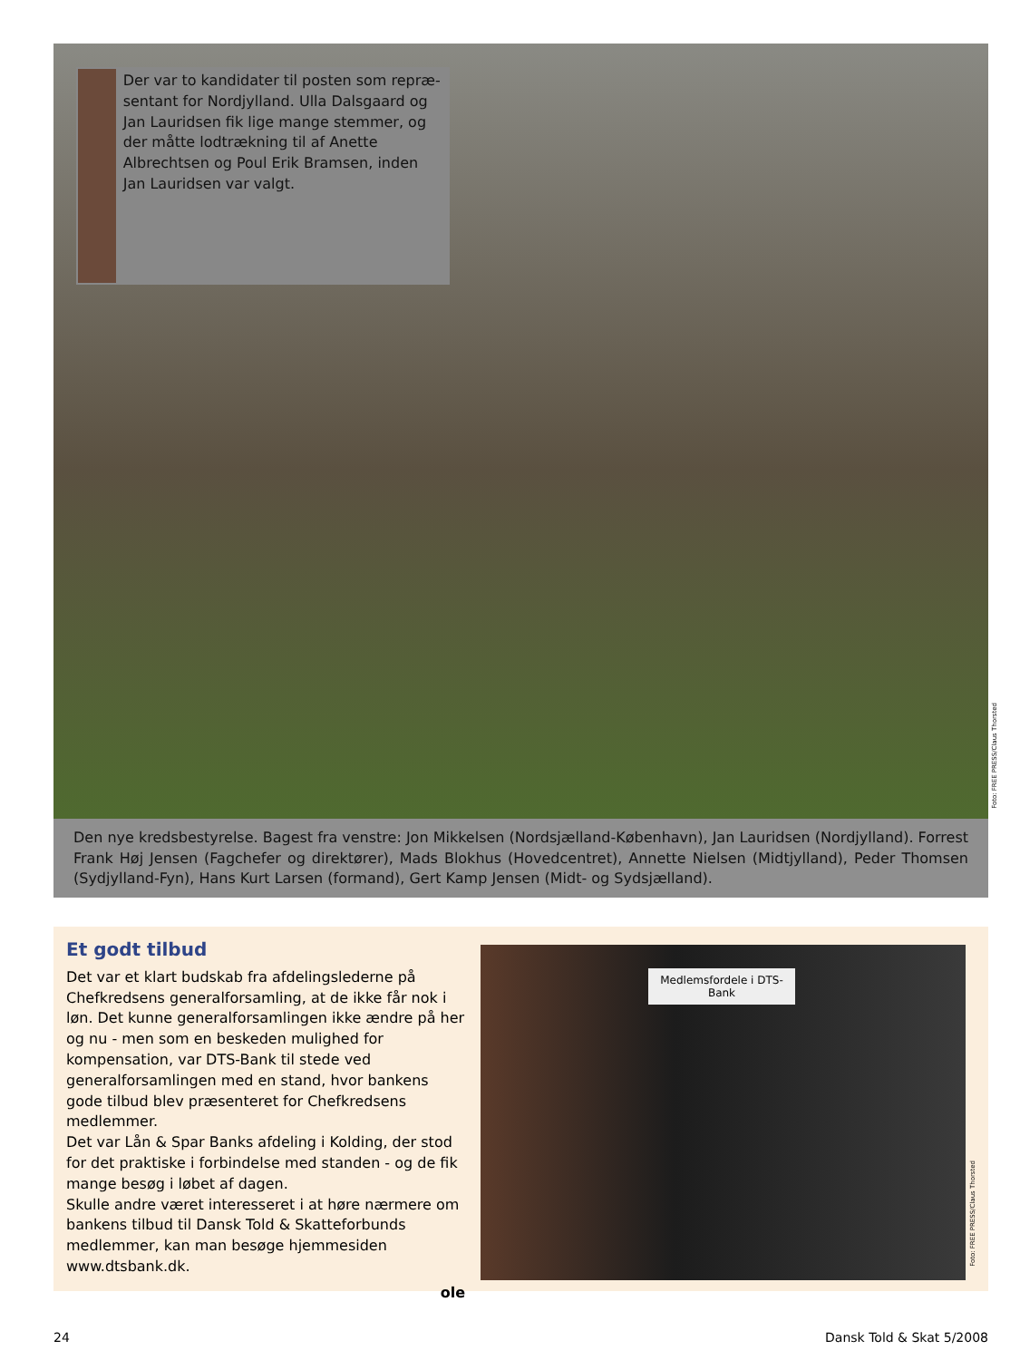Der var to kandidater til posten som repræ-sentant for Nordjylland. Ulla Dalsgaard og Jan Lauridsen fik lige mange stemmer, og der måtte lodtrækning til af Anette Albrechtsen og Poul Erik Bramsen, inden Jan Lauridsen var valgt.
Foto: FREE PRESS/Claus Thorsted
Den nye kredsbestyrelse. Bagest fra venstre: Jon Mikkelsen (Nordsjælland-København), Jan Lauridsen (Nordjylland). Forrest Frank Høj Jensen (Fagchefer og direktører), Mads Blokhus (Hovedcentret), Annette Nielsen (Midtjylland), Peder Thomsen (Sydjylland-Fyn), Hans Kurt Larsen (formand), Gert Kamp Jensen (Midt- og Sydsjælland).
Et godt tilbud
Det var et klart budskab fra afdelingslederne på Chefkredsens generalforsamling, at de ikke får nok i løn. Det kunne generalforsamlingen ikke ændre på her og nu - men som en beskeden mulighed for kompensation, var DTS-Bank til stede ved generalforsamlingen med en stand, hvor bankens gode tilbud blev præsenteret for Chefkredsens medlemmer.
Det var Lån & Spar Banks afdeling i Kolding, der stod for det praktiske i forbindelse med standen - og de fik mange besøg i løbet af dagen.
Skulle andre været interesseret i at høre nærmere om bankens tilbud til Dansk Told & Skatteforbunds medlemmer, kan man besøge hjemmesiden www.dtsbank.dk.
ole
Medlemsfordele i DTS-Bank
Foto: FREE PRESS/Claus Thorsted
24 Dansk Told & Skat 5/2008